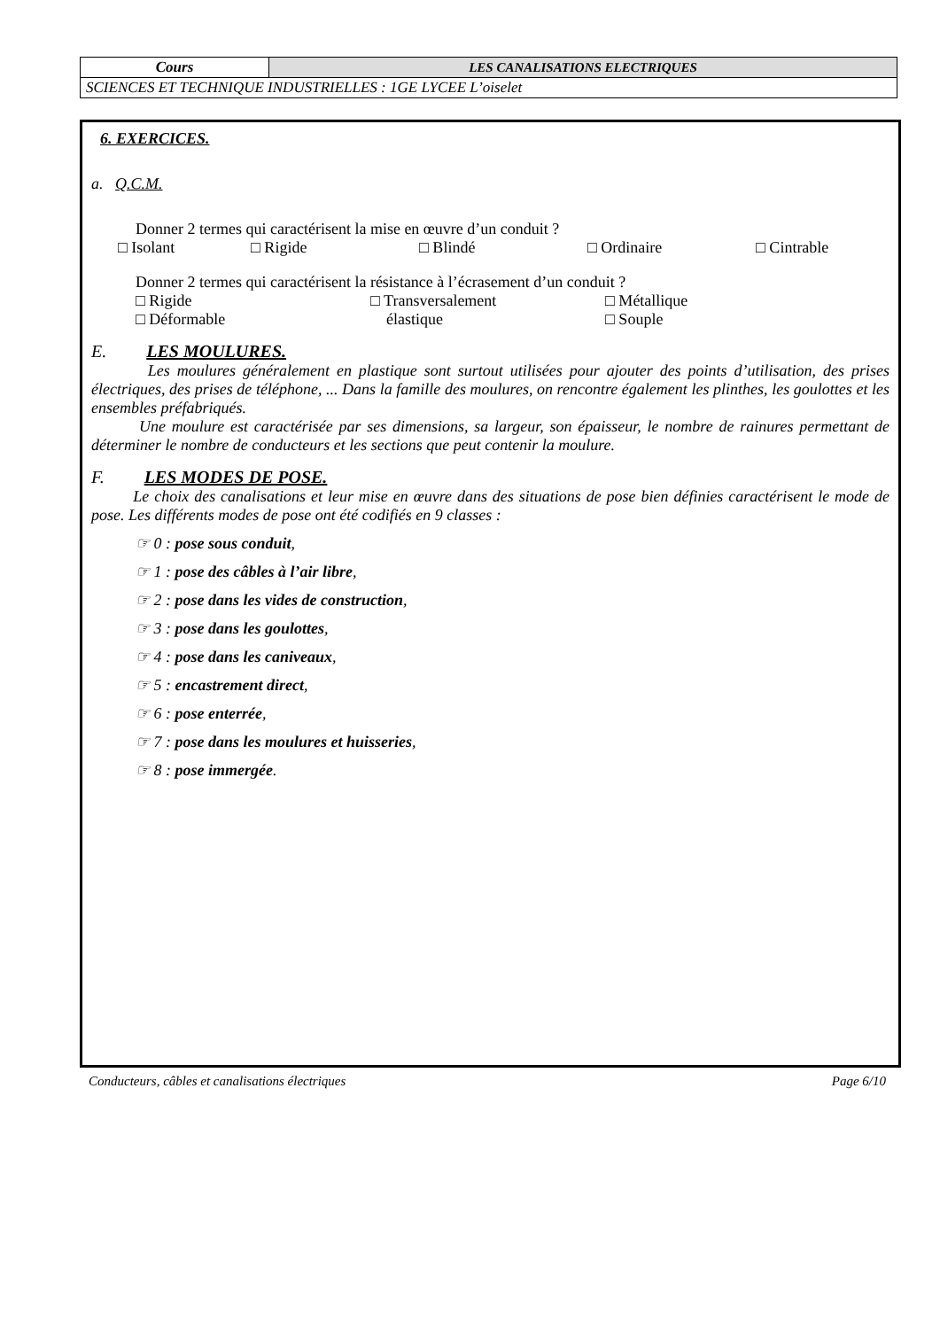| Cours | LES CANALISATIONS ELECTRIQUES |
| SCIENCES ET TECHNIQUE INDUSTRIELLES : 1GE LYCEE L’oiselet | |
6. EXERCICES.
a. Q.C.M.
Donner 2 termes qui caractérisent la mise en œuvre d’un conduit ?
□ Isolant □ Rigide □ Blindé □ Ordinaire □ Cintrable
Donner 2 termes qui caractérisent la résistance à l’écrasement d’un conduit ?
□ Rigide
□ Déformable □ Transversalement
élastique □ Métallique
□ Souple
E. LES MOULURES.
Les moulures généralement en plastique sont surtout utilisées pour ajouter des points d’utilisation, des prises électriques, des prises de téléphone, ... Dans la famille des moulures, on rencontre également les plinthes, les goulottes et les ensembles préfabriqués.
Une moulure est caractérisée par ses dimensions, sa largeur, son épaisseur, le nombre de rainures permettant de déterminer le nombre de conducteurs et les sections que peut contenir la moulure.
F. LES MODES DE POSE.
Le choix des canalisations et leur mise en œuvre dans des situations de pose bien définies caractérisent le mode de pose. Les différents modes de pose ont été codifiés en 9 classes :
☞ 0 : pose sous conduit,
☞ 1 : pose des câbles à l’air libre,
☞ 2 : pose dans les vides de construction,
☞ 3 : pose dans les goulottes,
☞ 4 : pose dans les caniveaux,
☞ 5 : encastrement direct,
☞ 6 : pose enterrée,
☞ 7 : pose dans les moulures et huisseries,
☞ 8 : pose immergée.
Conducteurs, câbles et canalisations électriques Page 6/10